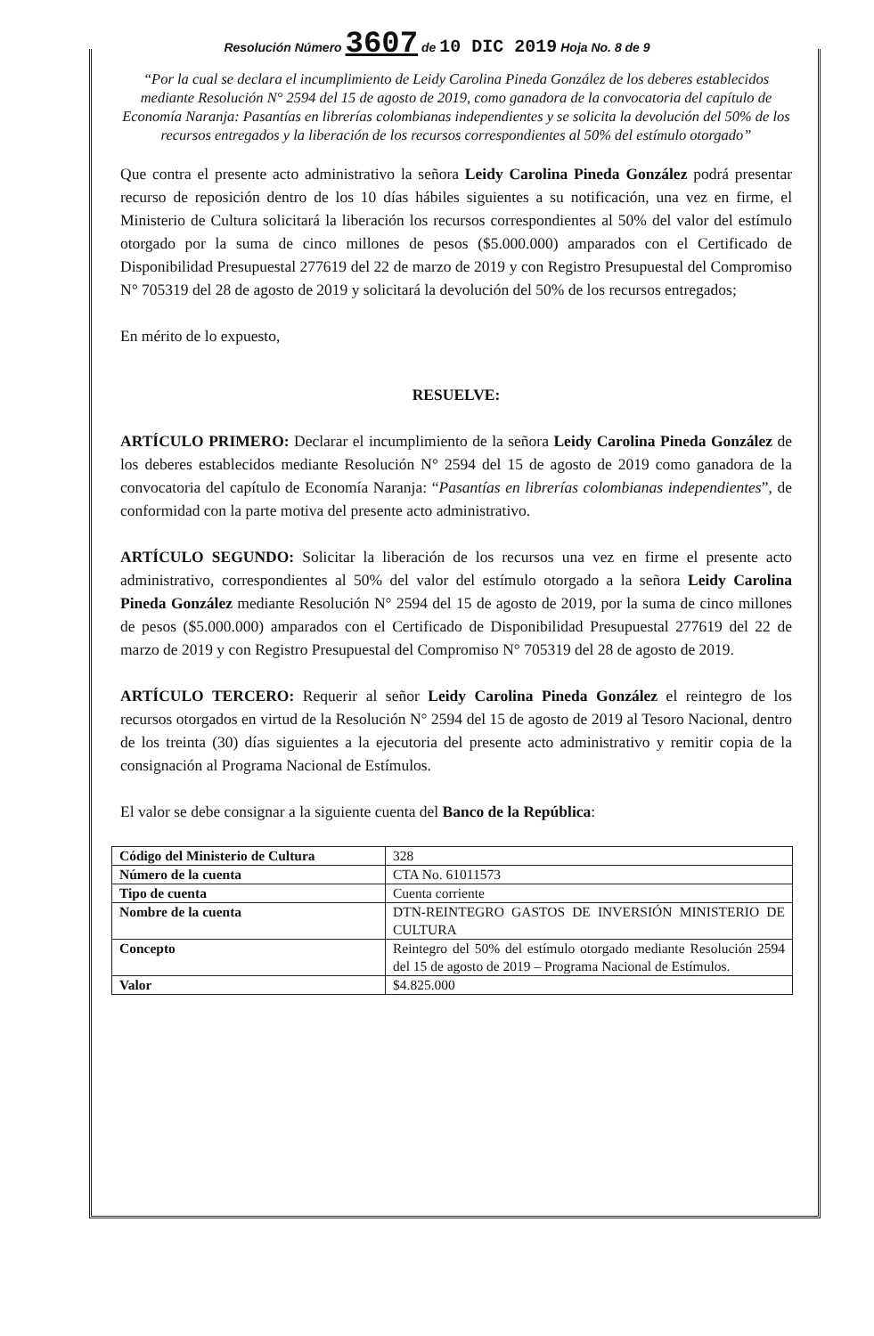Resolución Número 3607 de 10 DIC 2019 Hoja No. 8 de 9
“Por la cual se declara el incumplimiento de Leidy Carolina Pineda González de los deberes establecidos mediante Resolución N° 2594 del 15 de agosto de 2019, como ganadora de la convocatoria del capítulo de Economía Naranja: Pasantías en librerías colombianas independientes y se solicita la devolución del 50% de los recursos entregados y la liberación de los recursos correspondientes al 50% del estímulo otorgado”
Que contra el presente acto administrativo la señora Leidy Carolina Pineda González podrá presentar recurso de reposición dentro de los 10 días hábiles siguientes a su notificación, una vez en firme, el Ministerio de Cultura solicitará la liberación los recursos correspondientes al 50% del valor del estímulo otorgado por la suma de cinco millones de pesos ($5.000.000) amparados con el Certificado de Disponibilidad Presupuestal 277619 del 22 de marzo de 2019 y con Registro Presupuestal del Compromiso N° 705319 del 28 de agosto de 2019 y solicitará la devolución del 50% de los recursos entregados;
En mérito de lo expuesto,
RESUELVE:
ARTÍCULO PRIMERO: Declarar el incumplimiento de la señora Leidy Carolina Pineda González de los deberes establecidos mediante Resolución N° 2594 del 15 de agosto de 2019 como ganadora de la convocatoria del capítulo de Economía Naranja: “Pasantías en librerías colombianas independientes”, de conformidad con la parte motiva del presente acto administrativo.
ARTÍCULO SEGUNDO: Solicitar la liberación de los recursos una vez en firme el presente acto administrativo, correspondientes al 50% del valor del estímulo otorgado a la señora Leidy Carolina Pineda González mediante Resolución N° 2594 del 15 de agosto de 2019, por la suma de cinco millones de pesos ($5.000.000) amparados con el Certificado de Disponibilidad Presupuestal 277619 del 22 de marzo de 2019 y con Registro Presupuestal del Compromiso N° 705319 del 28 de agosto de 2019.
ARTÍCULO TERCERO: Requerir al señor Leidy Carolina Pineda González el reintegro de los recursos otorgados en virtud de la Resolución N° 2594 del 15 de agosto de 2019 al Tesoro Nacional, dentro de los treinta (30) días siguientes a la ejecutoria del presente acto administrativo y remitir copia de la consignación al Programa Nacional de Estímulos.
El valor se debe consignar a la siguiente cuenta del Banco de la República:
| Código del Ministerio de Cultura | 328 |
| Número de la cuenta | CTA No. 61011573 |
| Tipo de cuenta | Cuenta corriente |
| Nombre de la cuenta | DTN-REINTEGRO GASTOS DE INVERSIÓN MINISTERIO DE CULTURA |
| Concepto | Reintegro del 50% del estímulo otorgado mediante Resolución 2594 del 15 de agosto de 2019 – Programa Nacional de Estímulos. |
| Valor | $4.825.000 |